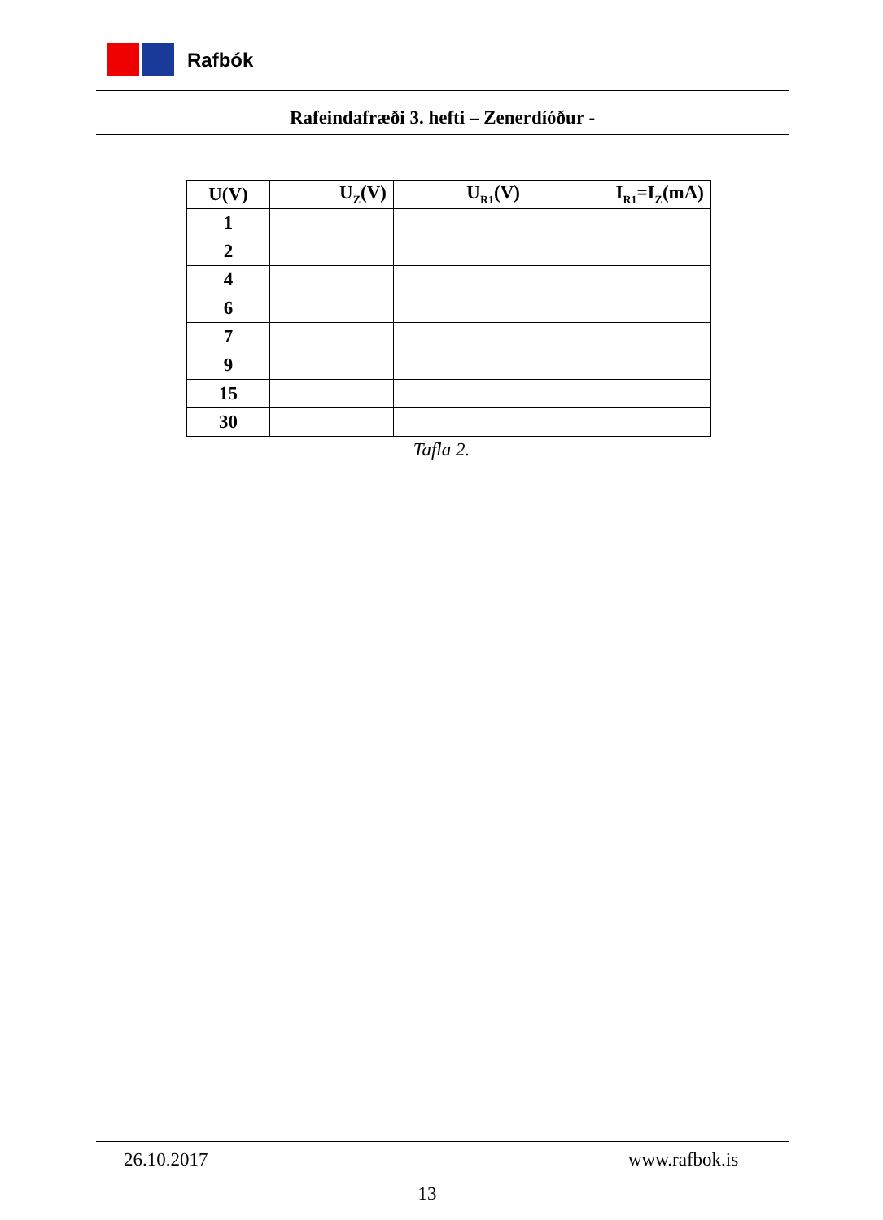Rafbók
Rafeindafræði 3. hefti – Zenerdíóður -
| U(V) | U<sub>Z</sub>(V) | U<sub>R1</sub>(V) | I<sub>R1</sub>=I<sub>Z</sub>(mA) |
| --- | --- | --- | --- |
| 1 | | | |
| 2 | | | |
| 4 | | | |
| 6 | | | |
| 7 | | | |
| 9 | | | |
| 15 | | | |
| 30 | | | |
Tafla 2.
26.10.2017 www.rafbok.is
13